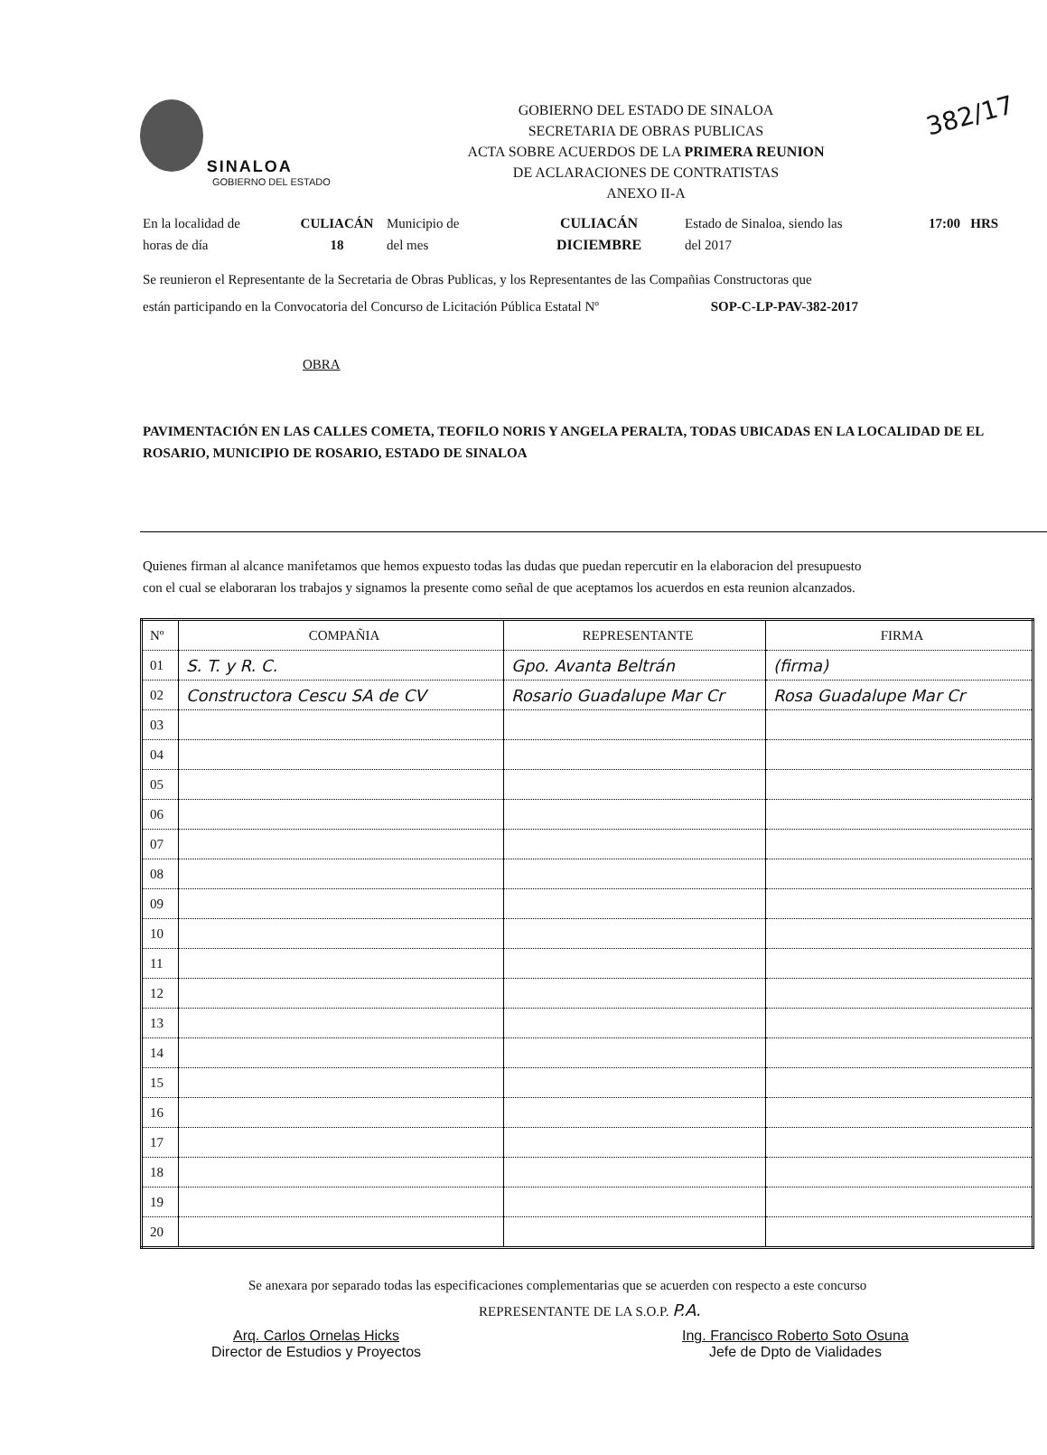SINALOA
GOBIERNO DEL ESTADO
GOBIERNO DEL ESTADO DE SINALOA
SECRETARIA DE OBRAS PUBLICAS
ACTA SOBRE ACUERDOS DE LA PRIMERA REUNION
DE ACLARACIONES DE CONTRATISTAS
ANEXO II-A
382/17
En la localidad de
horas de día
CULIACÁN
18
Municipio de
del mes
CULIACÁN
DICIEMBRE
Estado de Sinaloa, siendo las
del 2017
17:00 HRS
Se reunieron el Representante de la Secretaria de Obras Publicas, y los Representantes de las Compañias Constructoras que
están participando en la Convocatoria del Concurso de Licitación Pública Estatal Nº SOP-C-LP-PAV-382-2017
OBRA
PAVIMENTACIÓN EN LAS CALLES COMETA, TEOFILO NORIS Y ANGELA PERALTA, TODAS UBICADAS EN LA LOCALIDAD DE EL ROSARIO, MUNICIPIO DE ROSARIO, ESTADO DE SINALOA
Quienes firman al alcance manifetamos que hemos expuesto todas las dudas que puedan repercutir en la elaboracion del presupuesto con el cual se elaboraran los trabajos y signamos la presente como señal de que aceptamos los acuerdos en esta reunion alcanzados.
| Nº | COMPAÑIA | REPRESENTANTE | FIRMA |
| --- | --- | --- | --- |
| 01 | S. T. y R. C. | Gpo. Avanta Beltrán | (firma) |
| 02 | Constructora Cescu SA de CV | Rosario Guadalupe Mar Cr | Rosa Guadalupe Mar Cr |
| 03 | | | |
| 04 | | | |
| 05 | | | |
| 06 | | | |
| 07 | | | |
| 08 | | | |
| 09 | | | |
| 10 | | | |
| 11 | | | |
| 12 | | | |
| 13 | | | |
| 14 | | | |
| 15 | | | |
| 16 | | | |
| 17 | | | |
| 18 | | | |
| 19 | | | |
| 20 | | | |
Se anexara por separado todas las especificaciones complementarias que se acuerden con respecto a este concurso
REPRESENTANTE DE LA S.O.P. P.A.
Arq. Carlos Ornelas Hicks
Director de Estudios y Proyectos
Ing. Francisco Roberto Soto Osuna
Jefe de Dpto de Vialidades